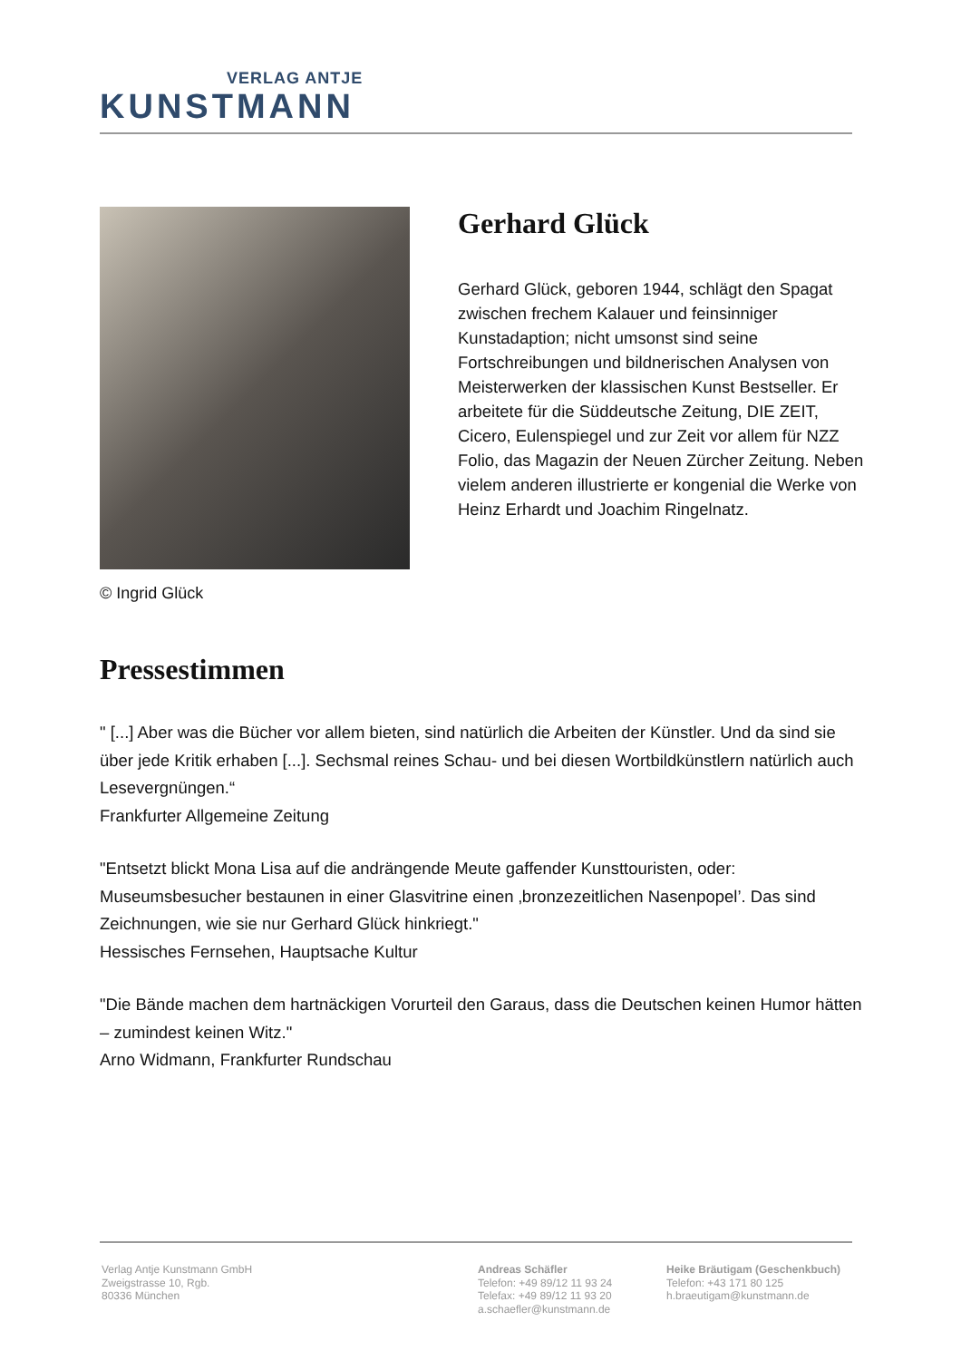VERLAG ANTJE
KUNSTMANN
© Ingrid Glück
Gerhard Glück
Gerhard Glück, geboren 1944, schlägt den Spagat zwischen frechem Kalauer und feinsinniger Kunstadaption; nicht umsonst sind seine Fortschreibungen und bildnerischen Analysen von Meisterwerken der klassischen Kunst Bestseller. Er arbeitete für die Süddeutsche Zeitung, DIE ZEIT, Cicero, Eulenspiegel und zur Zeit vor allem für NZZ Folio, das Magazin der Neuen Zürcher Zeitung. Neben vielem anderen illustrierte er kongenial die Werke von Heinz Erhardt und Joachim Ringelnatz.
Pressestimmen
" [...] Aber was die Bücher vor allem bieten, sind natürlich die Arbeiten der Künstler. Und da sind sie über jede Kritik erhaben [...]. Sechsmal reines Schau- und bei diesen Wortbildkünstlern natürlich auch Lesevergnüngen.“
Frankfurter Allgemeine Zeitung
"Entsetzt blickt Mona Lisa auf die andrängende Meute gaffender Kunsttouristen, oder: Museumsbesucher bestaunen in einer Glasvitrine einen ‚bronzezeitlichen Nasenpopel’. Das sind Zeichnungen, wie sie nur Gerhard Glück hinkriegt."
Hessisches Fernsehen, Hauptsache Kultur
"Die Bände machen dem hartnäckigen Vorurteil den Garaus, dass die Deutschen keinen Humor hätten – zumindest keinen Witz."
Arno Widmann, Frankfurter Rundschau
Verlag Antje Kunstmann GmbH
Zweigstrasse 10, Rgb.
80336 München
Andreas Schäfler
Telefon: +49 89/12 11 93 24
Telefax: +49 89/12 11 93 20
a.schaefler@kunstmann.de
Heike Bräutigam (Geschenkbuch)
Telefon: +43 171 80 125
h.braeutigam@kunstmann.de